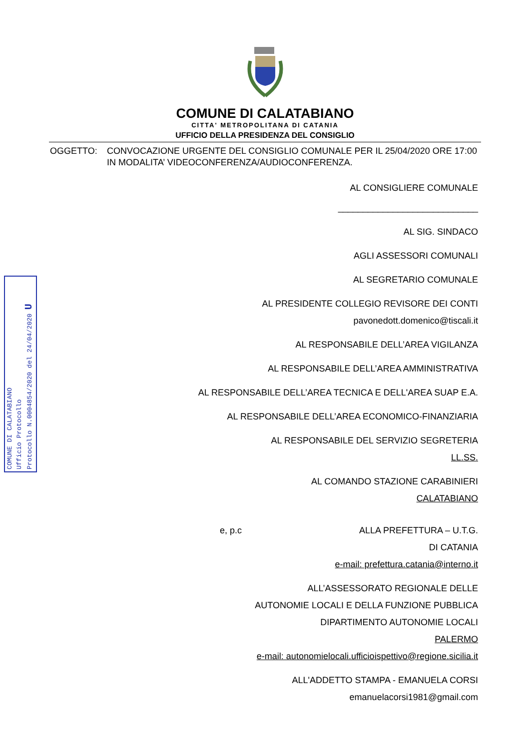COMUNE DI CALATABIANO
CITTA' METROPOLITANA DI CATANIA
UFFICIO DELLA PRESIDENZA DEL CONSIGLIO
OGGETTO: CONVOCAZIONE URGENTE DEL CONSIGLIO COMUNALE PER IL 25/04/2020 ORE 17:00 IN MODALITA’ VIDEOCONFERENZA/AUDIOCONFERENZA.
AL CONSIGLIERE COMUNALE
____________________________
AL SIG. SINDACO
AGLI ASSESSORI COMUNALI
AL SEGRETARIO COMUNALE
AL PRESIDENTE COLLEGIO REVISORE DEI CONTI
pavonedott.domenico@tiscali.it
AL RESPONSABILE DELL’AREA VIGILANZA
AL RESPONSABILE DELL’AREA AMMINISTRATIVA
AL RESPONSABILE DELL’AREA TECNICA E DELL'AREA SUAP E.A.
AL RESPONSABILE DELL’AREA ECONOMICO-FINANZIARIA
AL RESPONSABILE DEL SERVIZIO SEGRETERIA
LL.SS.
AL COMANDO STAZIONE CARABINIERI
CALATABIANO
e, p.c ALLA PREFETTURA – U.T.G.
DI CATANIA
e-mail: prefettura.catania@interno.it
ALL’ASSESSORATO REGIONALE DELLE
AUTONOMIE LOCALI E DELLA FUNZIONE PUBBLICA
DIPARTIMENTO AUTONOMIE LOCALI
PALERMO
e-mail: autonomielocali.ufficioispettivo@regione.sicilia.it
ALL'ADDETTO STAMPA - EMANUELA CORSI
emanuelacorsi1981@gmail.com
COMUNE DI CALATABIANO
Ufficio Protocollo
Protocollo N.0004854/2020 del 24/04/2020 U